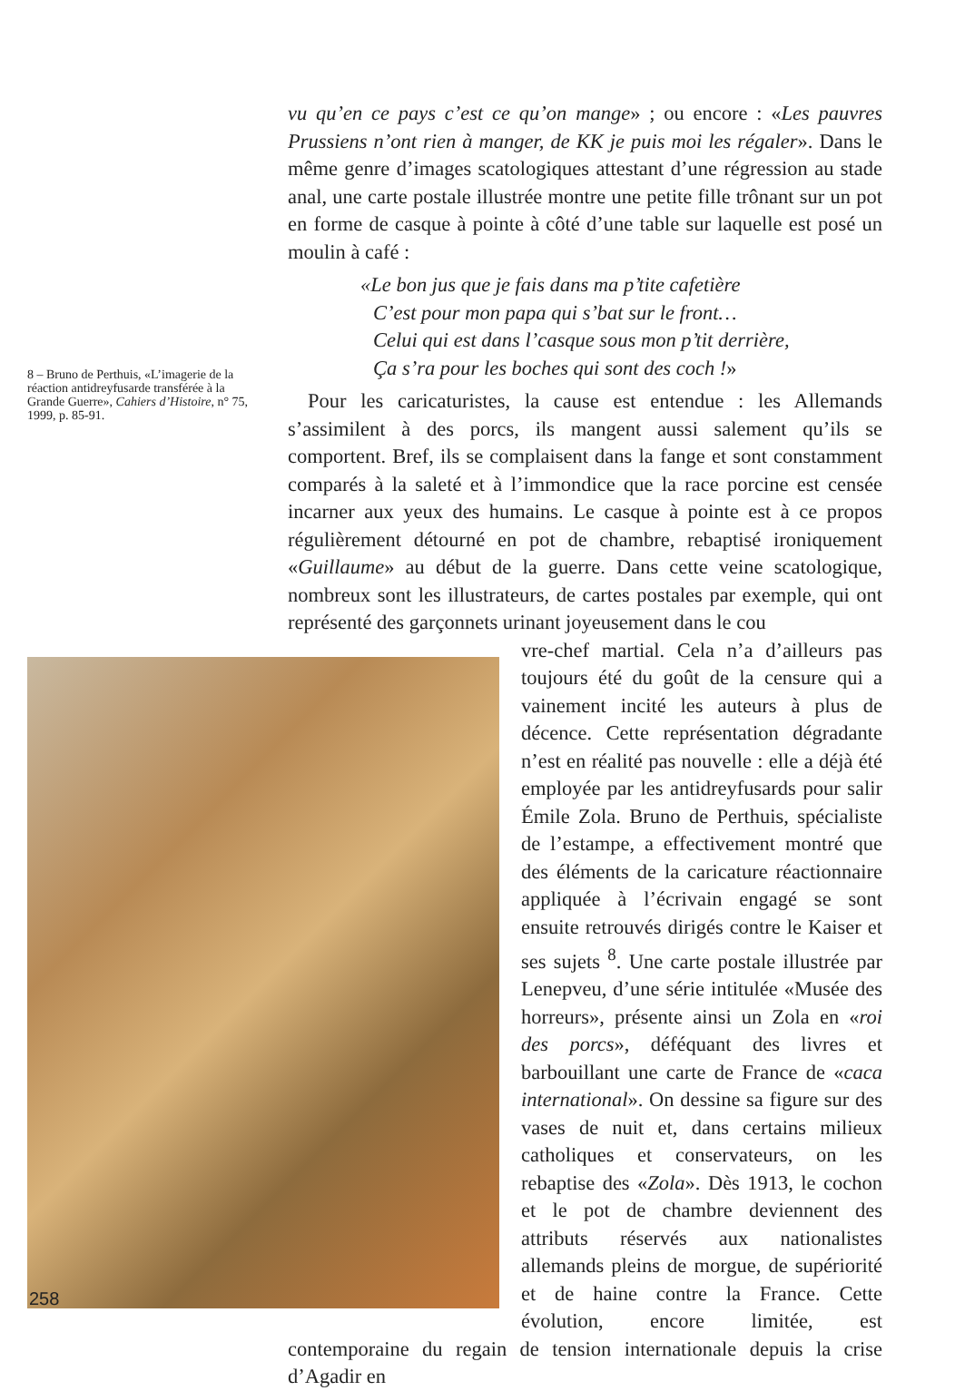vu qu’en ce pays c’est ce qu’on mange» ; ou encore : «Les pauvres Prussiens n’ont rien à manger, de KK je puis moi les régaler». Dans le même genre d’images scatologiques attestant d’une régression au stade anal, une carte postale illustrée montre une petite fille trônant sur un pot en forme de casque à pointe à côté d’une table sur laquelle est posé un moulin à café :
«Le bon jus que je fais dans ma p’tite cafetière
C’est pour mon papa qui s’bat sur le front…
Celui qui est dans l’casque sous mon p’tit derrière,
Ça s’ra pour les boches qui sont des coch !»
Pour les caricaturistes, la cause est entendue : les Allemands s’assimilent à des porcs, ils mangent aussi salement qu’ils se comportent. Bref, ils se complaisent dans la fange et sont constamment comparés à la saleté et à l’immondice que la race porcine est censée incarner aux yeux des humains. Le casque à pointe est à ce propos régulièrement détourné en pot de chambre, rebaptisé ironiquement «Guillaume» au début de la guerre. Dans cette veine scatologique, nombreux sont les illustrateurs, de cartes postales par exemple, qui ont représenté des garçonnets urinant joyeusement dans le cou
vre-chef martial. Cela n’a d’ailleurs pas toujours été du goût de la censure qui a vainement incité les auteurs à plus de décence. Cette représentation dégradante n’est en réalité pas nouvelle : elle a déjà été employée par les antidreyfusards pour salir Émile Zola. Bruno de Perthuis, spécialiste de l’estampe, a effectivement montré que des éléments de la caricature réactionnaire appliquée à l’écrivain engagé se sont ensuite retrouvés dirigés contre le Kaiser et ses sujets <sup>8</sup>. Une carte postale illustrée par Lenepveu, d’une série intitulée «Musée des horreurs», présente ainsi un Zola en «roi des porcs», déféquant des livres et barbouillant une carte de France de «caca international». On dessine sa figure sur des vases de nuit et, dans certains milieux catholiques et conservateurs, on les rebaptise des «Zola». Dès 1913, le cochon et le pot de chambre deviennent des attributs réservés aux nationalistes allemands pleins de morgue, de supériorité et de haine contre la France. Cette évolution, encore limitée, est contemporaine du regain de tension internationale depuis la crise d’Agadir en
8 – Bruno de Perthuis, «L’imagerie de la réaction antidreyfusarde transférée à la Grande Guerre», Cahiers d’Histoire, n° 75, 1999, p. 85-91.
258